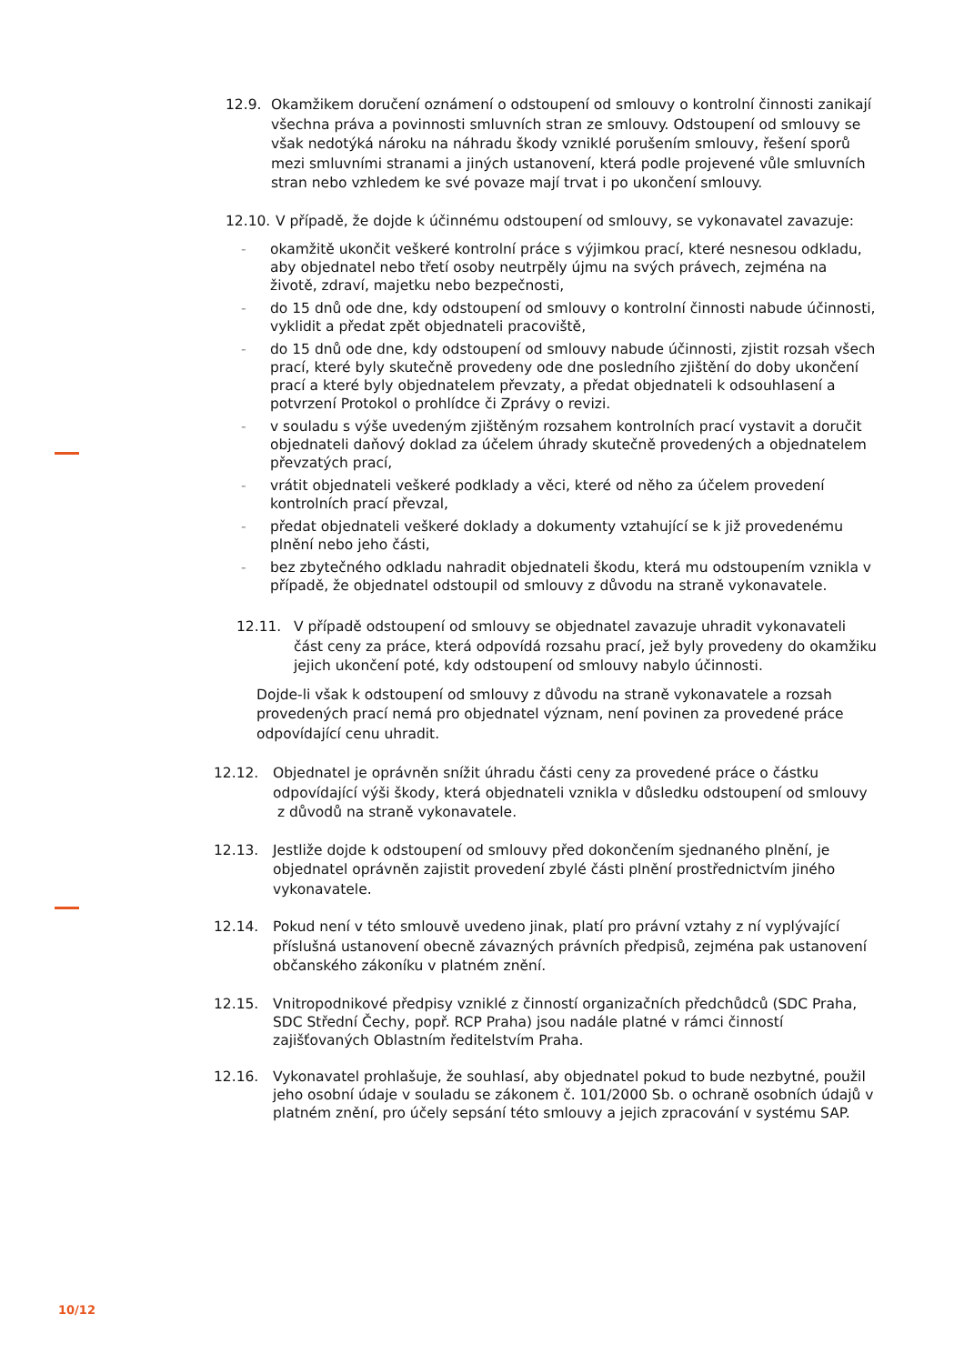12.9. Okamžikem doručení oznámení o odstoupení od smlouvy o kontrolní činnosti zanikají všechna práva a povinnosti smluvních stran ze smlouvy. Odstoupení od smlouvy se však nedotýká nároku na náhradu škody vzniklé porušením smlouvy, řešení sporů mezi smluvními stranami a jiných ustanovení, která podle projevené vůle smluvních stran nebo vzhledem ke své povaze mají trvat i po ukončení smlouvy.
12.10. V případě, že dojde k účinnému odstoupení od smlouvy, se vykonavatel zavazuje:
- okamžitě ukončit veškeré kontrolní práce s výjimkou prací, které nesnesou odkladu, aby objednatel nebo třetí osoby neutrpěly újmu na svých právech, zejména na životě, zdraví, majetku nebo bezpečnosti,
- do 15 dnů ode dne, kdy odstoupení od smlouvy o kontrolní činnosti nabude účinnosti, vyklidit a předat zpět objednateli pracoviště,
- do 15 dnů ode dne, kdy odstoupení od smlouvy nabude účinnosti, zjistit rozsah všech prací, které byly skutečně provedeny ode dne posledního zjištění do doby ukončení prací a které byly objednatelem převzaty, a předat objednateli k odsouhlasení a potvrzení Protokol o prohlídce či Zprávy o revizi.
- v souladu s výše uvedeným zjištěným rozsahem kontrolních prací vystavit a doručit objednateli daňový doklad za účelem úhrady skutečně provedených a objednatelem převzatých prací,
- vrátit objednateli veškeré podklady a věci, které od něho za účelem provedení kontrolních prací převzal,
- předat objednateli veškeré doklady a dokumenty vztahující se k již provedenému plnění nebo jeho části,
- bez zbytečného odkladu nahradit objednateli škodu, která mu odstoupením vznikla v případě, že objednatel odstoupil od smlouvy z důvodu na straně vykonavatele.
12.11. V případě odstoupení od smlouvy se objednatel zavazuje uhradit vykonavateli část ceny za práce, která odpovídá rozsahu prací, jež byly provedeny do okamžiku jejich ukončení poté, kdy odstoupení od smlouvy nabylo účinnosti.
Dojde-li však k odstoupení od smlouvy z důvodu na straně vykonavatele a rozsah provedených prací nemá pro objednatel význam, není povinen za provedené práce odpovídající cenu uhradit.
12.12. Objednatel je oprávněn snížit úhradu části ceny za provedené práce o částku odpovídající výši škody, která objednateli vznikla v důsledku odstoupení od smlouvy z důvodů na straně vykonavatele.
12.13. Jestliže dojde k odstoupení od smlouvy před dokončením sjednaného plnění, je objednatel oprávněn zajistit provedení zbylé části plnění prostřednictvím jiného vykonavatele.
12.14. Pokud není v této smlouvě uvedeno jinak, platí pro právní vztahy z ní vyplývající příslušná ustanovení obecně závazných právních předpisů, zejména pak ustanovení občanského zákoníku v platném znění.
12.15. Vnitropodnikové předpisy vzniklé z činností organizačních předchůdců (SDC Praha, SDC Střední Čechy, popř. RCP Praha) jsou nadále platné v rámci činností zajišťovaných Oblastním ředitelstvím Praha.
12.16. Vykonavatel prohlašuje, že souhlasí, aby objednatel pokud to bude nezbytné, použil jeho osobní údaje v souladu se zákonem č. 101/2000 Sb. o ochraně osobních údajů v platném znění, pro účely sepsání této smlouvy a jejich zpracování v systému SAP.
10/12